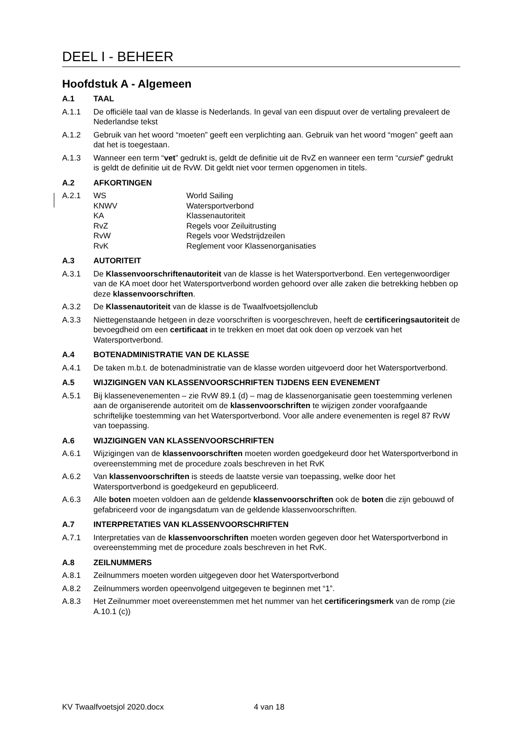DEEL I - BEHEER
Hoofdstuk A - Algemeen
A.1 TAAL
A.1.1 De officiële taal van de klasse is Nederlands. In geval van een dispuut over de vertaling prevaleert de Nederlandse tekst
A.1.2 Gebruik van het woord “moeten” geeft een verplichting aan. Gebruik van het woord “mogen” geeft aan dat het is toegestaan.
A.1.3 Wanneer een term “vet” gedrukt is, geldt de definitie uit de RvZ en wanneer een term “cursief” gedrukt is geldt de definitie uit de RvW. Dit geldt niet voor termen opgenomen in titels.
A.2 AFKORTINGEN
A.2.1 WS World Sailing
KNWV Watersportverbond
KA Klassenautoriteit
RvZ Regels voor Zeiluitrusting
RvW Regels voor Wedstrijdzeilen
RvK Reglement voor Klassenorganisaties
A.3 AUTORITEIT
A.3.1 De Klassenvoorschriftenautoriteit van de klasse is het Watersportverbond. Een vertegenwoordiger van de KA moet door het Watersportverbond worden gehoord over alle zaken die betrekking hebben op deze klassenvoorschriften.
A.3.2 De Klassenautoriteit van de klasse is de Twaalfvoetsjollenclub
A.3.3 Niettegenstaande hetgeen in deze voorschriften is voorgeschreven, heeft de certificeringsautoriteit de bevoegdheid om een certificaat in te trekken en moet dat ook doen op verzoek van het Watersportverbond.
A.4 BOTENADMINISTRATIE VAN DE KLASSE
A.4.1 De taken m.b.t. de botenadministratie van de klasse worden uitgevoerd door het Watersportverbond.
A.5 WIJZIGINGEN VAN KLASSENVOORSCHRIFTEN TIJDENS EEN EVENEMENT
A.5.1 Bij klassenevenementen – zie RvW 89.1 (d) – mag de klassenorganisatie geen toestemming verlenen aan de organiserende autoriteit om de klassenvoorschriften te wijzigen zonder voorafgaande schriftelijke toestemming van het Watersportverbond. Voor alle andere evenementen is regel 87 RvW van toepassing.
A.6 WIJZIGINGEN VAN KLASSENVOORSCHRIFTEN
A.6.1 Wijzigingen van de klassenvoorschriften moeten worden goedgekeurd door het Watersportverbond in overeenstemming met de procedure zoals beschreven in het RvK
A.6.2 Van klassenvoorschriften is steeds de laatste versie van toepassing, welke door het Watersportverbond is goedgekeurd en gepubliceerd.
A.6.3 Alle boten moeten voldoen aan de geldende klassenvoorschriften ook de boten die zijn gebouwd of gefabriceerd voor de ingangsdatum van de geldende klassenvoorschriften.
A.7 INTERPRETATIES VAN KLASSENVOORSCHRIFTEN
A.7.1 Interpretaties van de klassenvoorschriften moeten worden gegeven door het Watersportverbond in overeenstemming met de procedure zoals beschreven in het RvK.
A.8 ZEILNUMMERS
A.8.1 Zeilnummers moeten worden uitgegeven door het Watersportverbond
A.8.2 Zeilnummers worden opeenvolgend uitgegeven te beginnen met “1”.
A.8.3 Het Zeilnummer moet overeenstemmen met het nummer van het certificeringsmerk van de romp (zie A.10.1 (c))
KV Twaalfvoetsjol 2020.docx 4 van 18